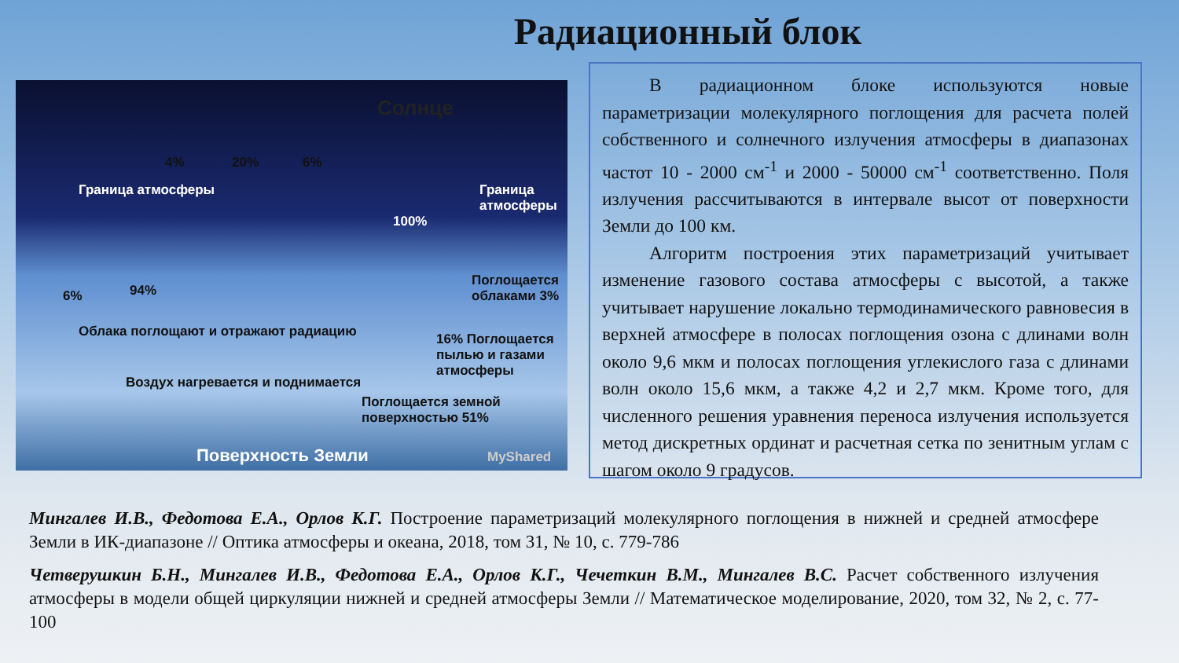Радиационный блок
Солнце
4% 20% 6%
Граница атмосферы Граница атмосферы
100%
6% 94%
Облака поглощают и отражают радиацию
Поглощается облаками 3%
16% Поглощается пылью и газами атмосферы
Воздух нагревается и поднимается
Поглощается земной поверхностью 51%
Поверхность Земли MyShared
В радиационном блоке используются новые параметризации молекулярного поглощения для расчета полей собственного и солнечного излучения атмосферы в диапазонах частот 10 - 2000 см<sup>-1</sup> и 2000 - 50000 см<sup>-1</sup> соответственно. Поля излучения рассчитываются в интервале высот от поверхности Земли до 100 км.
Алгоритм построения этих параметризаций учитывает изменение газового состава атмосферы с высотой, а также учитывает нарушение локально термодинамического равновесия в верхней атмосфере в полосах поглощения озона с длинами волн около 9,6 мкм и полосах поглощения углекислого газа с длинами волн около 15,6 мкм, а также 4,2 и 2,7 мкм. Кроме того, для численного решения уравнения переноса излучения используется метод дискретных ординат и расчетная сетка по зенитным углам с шагом около 9 градусов.
Мингалев И.В., Федотова Е.А., Орлов К.Г. Построение параметризаций молекулярного поглощения в нижней и средней атмосфере Земли в ИК-диапазоне // Оптика атмосферы и океана, 2018, том 31, № 10, с. 779-786
Четверушкин Б.Н., Мингалев И.В., Федотова Е.А., Орлов К.Г., Чечеткин В.М., Мингалев В.С. Расчет собственного излучения атмосферы в модели общей циркуляции нижней и средней атмосферы Земли // Математическое моделирование, 2020, том 32, № 2, с. 77-100